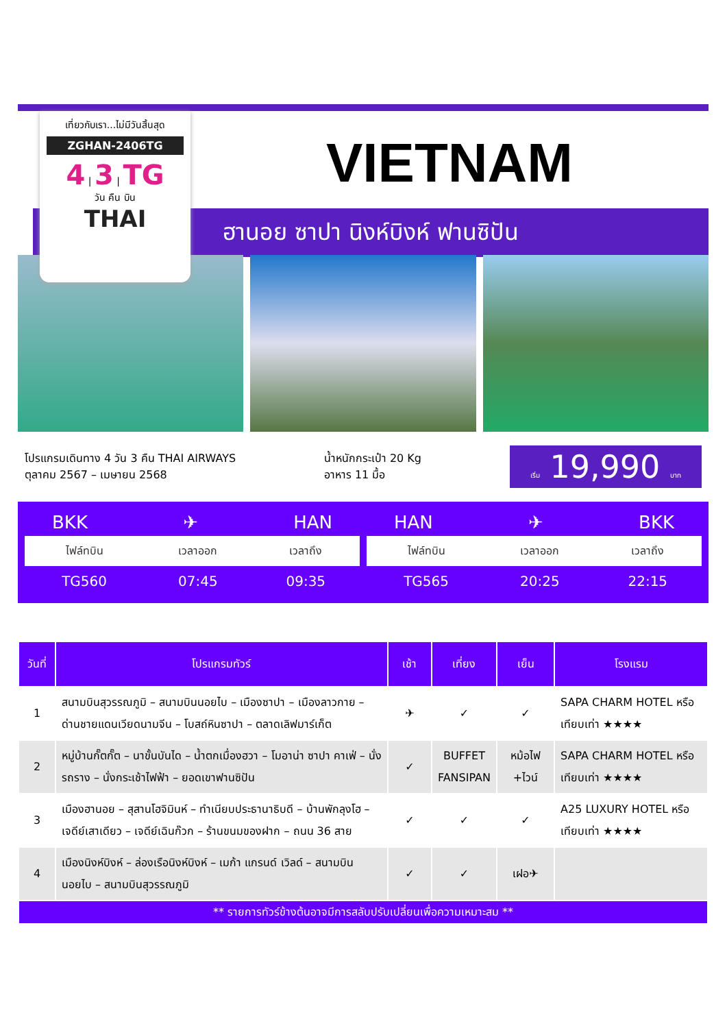เที่ยวกับเรา...ไม่มีวันสิ้นสุด
ZGHAN-2406TG
4 | 3 | TG
วัน คืน บิน
THAI
VIETNAM
ฮานอย ซาปา นิงห์บิงห์ ฟานซิปัน
โปรแกรมเดินทาง 4 วัน 3 คืน THAI AIRWAYS
ตุลาคม 2567 – เมษายน 2568
น้ำหนักกระเป๋า 20 Kg
อาหาร 11 มื้อ
เริ่ม 19,990 บาท
BKK ✈ HAN
| ไฟล์ทบิน | เวลาออก | เวลาถึง |
| --- | --- | --- |
| TG560 | 07:45 | 09:35 |
HAN ✈ BKK
| ไฟล์ทบิน | เวลาออก | เวลาถึง |
| --- | --- | --- |
| TG565 | 20:25 | 22:15 |
| วันที่ | โปรแกรมทัวร์ | เช้า | เที่ยง | เย็น | โรงแรม |
| --- | --- | --- | --- | --- | --- |
| 1 | สนามบินสุวรรณภูมิ – สนามบินนอยไบ – เมืองซาปา – เมืองลาวกาย – ด่านชายแดนเวียดนามจีน – โบสถ์หินซาปา – ตลาดเลิฟมาร์เก็ต | ✈ | ✓ | ✓ | SAPA CHARM HOTEL หรือเทียบเท่า ★★★★ |
| 2 | หมู่บ้านกั๊ตกั๊ต – นาขั้นบันได – น้ำตกเมื่องฮวา – โมอาน่า ซาปา คาเฟ่ – นั่งรถราง – นั่งกระเช้าไฟฟ้า – ยอดเขาฟานซิปัน | ✓ | BUFFET FANSIPAN | หม้อไฟ +ไวน์ | SAPA CHARM HOTEL หรือเทียบเท่า ★★★★ |
| 3 | เมืองฮานอย – สุสานโฮจิมินห์ – ทำเนียบประธานาธิบดี – บ้านพักลุงโฮ – เจดีย์เสาเดียว – เจดีย์เฉินก๊วก – ร้านขนมของฝาก – ถนน 36 สาย | ✓ | ✓ | ✓ | A25 LUXURY HOTEL หรือเทียบเท่า ★★★★ |
| 4 | เมืองนิงห์บิงห์ – ล่องเรือนิงห์บิงห์ – เมก้า แกรนด์ เวิลด์ – สนามบินนอยไบ – สนามบินสุวรรณภูมิ | ✓ | ✓ | เฝอ✈ | |
| ** รายการทัวร์ข้างต้นอาจมีการสลับปรับเปลี่ยนเพื่อความเหมาะสม ** | | | | | |